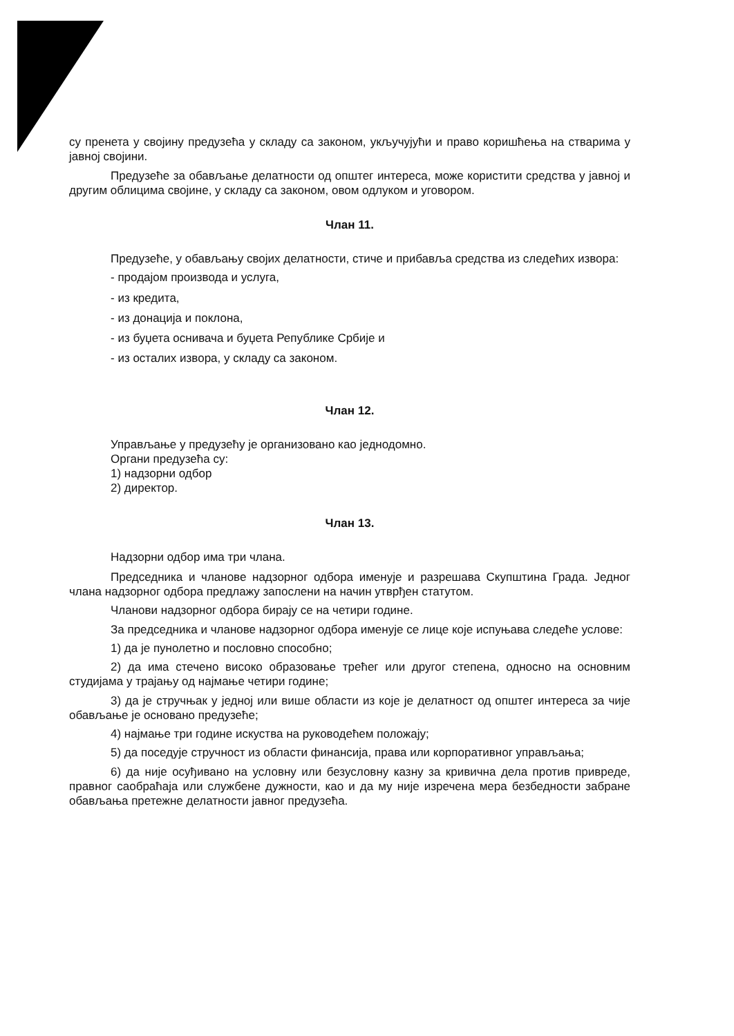су пренета у својину предузећа у складу са законом, укључујући и право коришћења на стварима у јавној својини.
Предузеће за обављање делатности од општег интереса, може користити средства у јавној и другим облицима својине, у складу са законом, овом одлуком и уговором.
Члан 11.
Предузеће, у обављању својих делатности, стиче и прибавља средства из следећих извора:
- продајом производа и услуга,
- из кредита,
- из донација и поклона,
- из буџета оснивача и буџета Републике Србије и
- из осталих извора, у складу са законом.
Члан 12.
Управљање у предузећу је организовано као једнодомно.
Органи предузећа су:
1) надзорни одбор
2) директор.
Члан 13.
Надзорни одбор има три члана.
Председника и чланове надзорног одбора именује и разрешава Скупштина Града. Једног члана надзорног одбора предлажу запослени на начин утврђен статутом.
Чланови надзорног одбора бирају се на четири године.
За председника и чланове надзорног одбора именује се лице које испуњава следеће услове:
1) да је пунолетно и пословно способно;
2) да има стечено високо образовање трећег или другог степена, односно на основним студијама у трајању од најмање четири године;
3) да је стручњак у једној или више области из које је делатност од општег интереса за чије обављање је основано предузеће;
4) најмање три године искуства на руководећем положају;
5) да поседује стручност из области финансија, права или корпоративног управљања;
6) да није осуђивано на условну или безусловну казну за кривична дела против привреде, правног саобраћаја или службене дужности, као и да му није изречена мера безбедности забране обављања претежне делатности јавног предузећа.